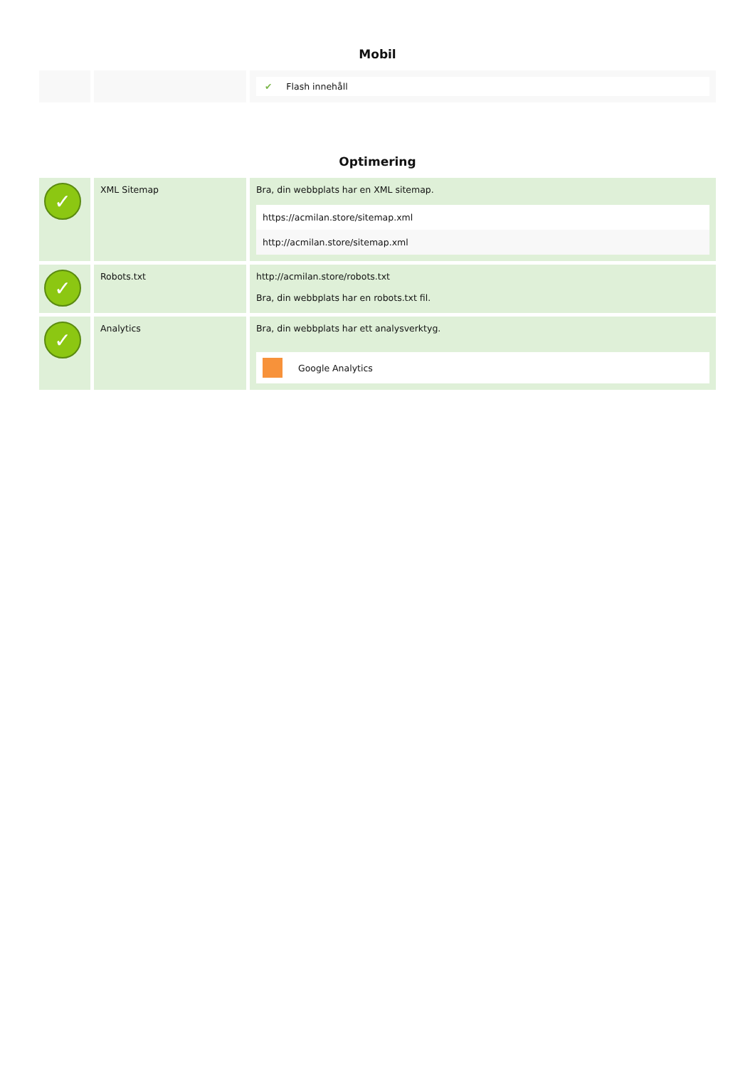Mobil
| | | ✔ Flash innehåll |
Optimering
| ✓ | XML Sitemap | Bra, din webbplats har en XML sitemap. / https://acmilan.store/sitemap.xml / / http://acmilan.store/sitemap.xml / |
| ✓ | Robots.txt | http://acmilan.store/robots.txt Bra, din webbplats har en robots.txt fil. |
| ✓ | Analytics | Bra, din webbplats har ett analysverktyg. Google Analytics |